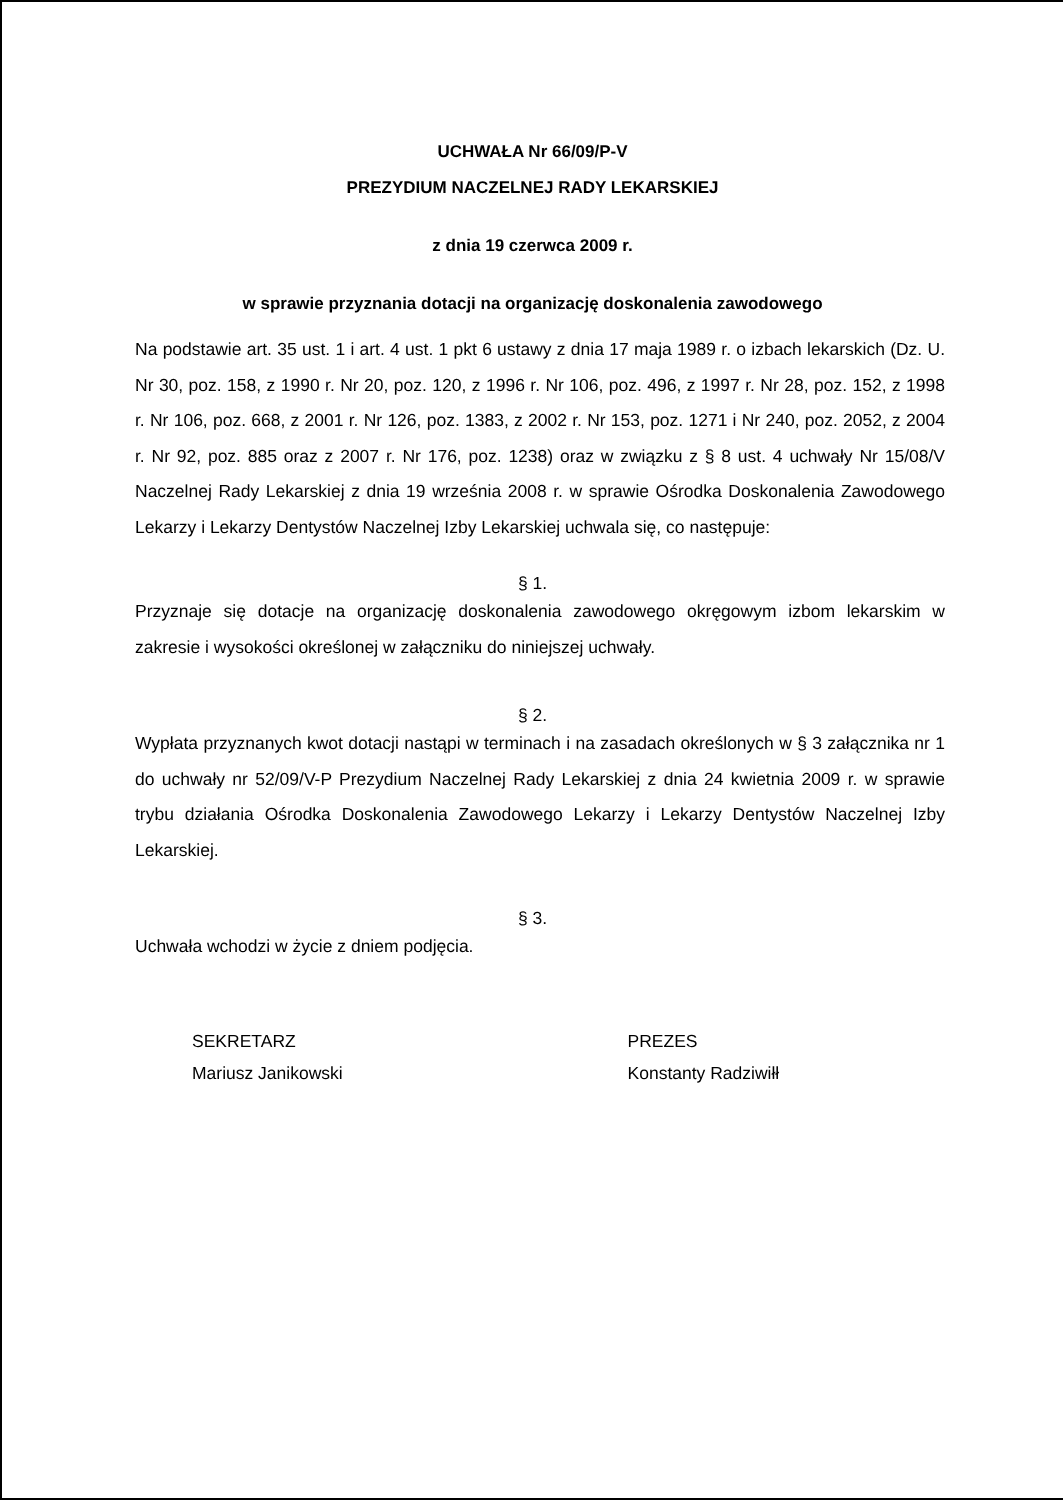UCHWAŁA Nr 66/09/P-V
PREZYDIUM NACZELNEJ RADY LEKARSKIEJ
z dnia 19 czerwca 2009 r.
w sprawie przyznania dotacji na organizację doskonalenia zawodowego
Na podstawie art. 35 ust. 1 i art. 4 ust. 1 pkt 6 ustawy z dnia 17 maja 1989 r. o izbach lekarskich (Dz. U. Nr 30, poz. 158, z 1990 r. Nr 20, poz. 120, z 1996 r. Nr 106, poz. 496, z 1997 r. Nr 28, poz. 152, z 1998 r. Nr 106, poz. 668, z 2001 r. Nr 126, poz. 1383, z 2002 r. Nr 153, poz. 1271 i Nr 240, poz. 2052, z 2004 r. Nr 92, poz. 885 oraz z 2007 r. Nr 176, poz. 1238) oraz w związku z § 8 ust. 4 uchwały Nr 15/08/V Naczelnej Rady Lekarskiej z dnia 19 września 2008 r. w sprawie Ośrodka Doskonalenia Zawodowego Lekarzy i Lekarzy Dentystów Naczelnej Izby Lekarskiej uchwala się, co następuje:
§ 1.
Przyznaje się dotacje na organizację doskonalenia zawodowego okręgowym izbom lekarskim w zakresie i wysokości określonej w załączniku do niniejszej uchwały.
§ 2.
Wypłata przyznanych kwot dotacji nastąpi w terminach i na zasadach określonych w § 3 załącznika nr 1 do uchwały nr 52/09/V-P Prezydium Naczelnej Rady Lekarskiej z dnia 24 kwietnia 2009 r. w sprawie trybu działania Ośrodka Doskonalenia Zawodowego Lekarzy i Lekarzy Dentystów Naczelnej Izby Lekarskiej.
§ 3.
Uchwała wchodzi w życie z dniem podjęcia.
SEKRETARZ
Mariusz Janikowski
PREZES
Konstanty Radziwiłł